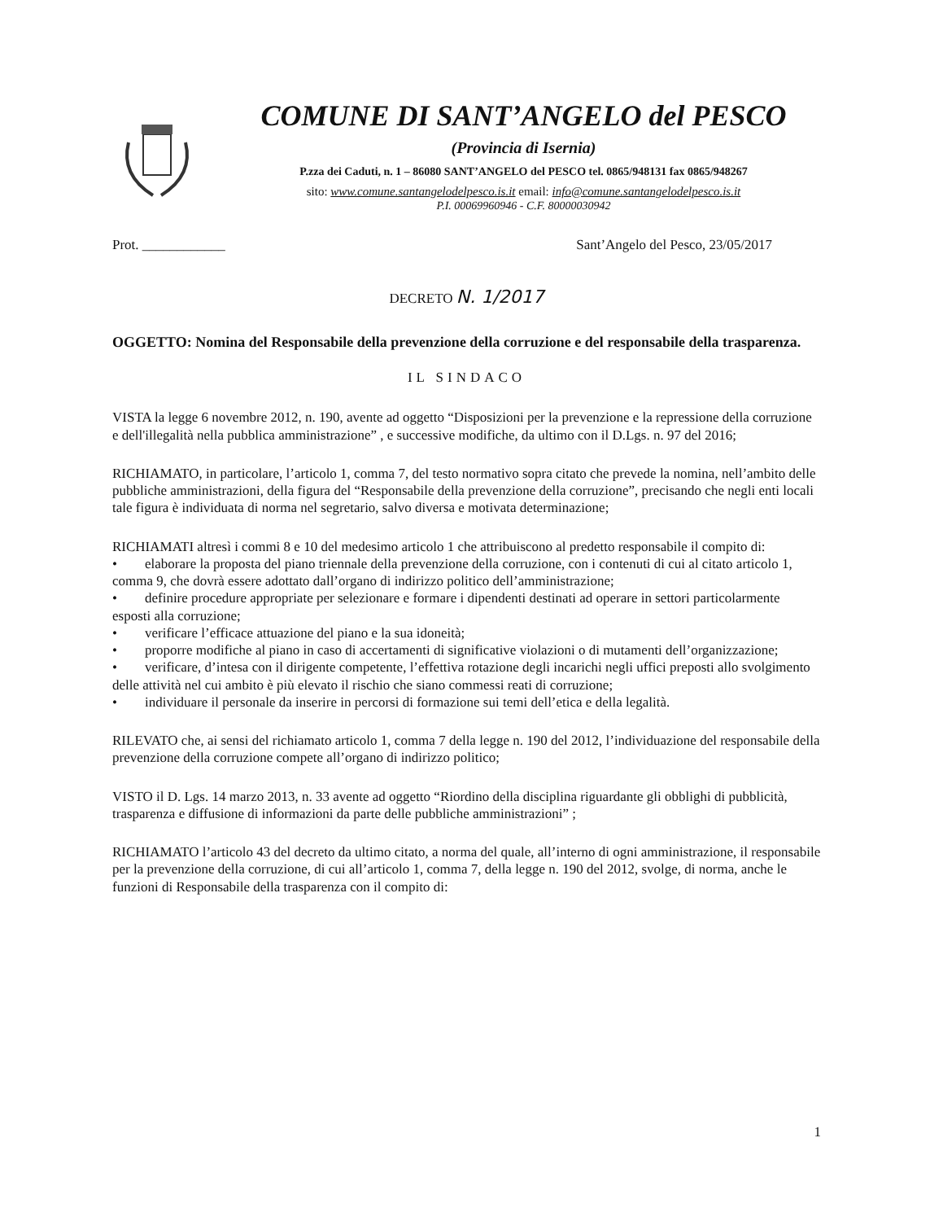COMUNE DI SANT’ANGELO del PESCO
(Provincia di Isernia)
P.zza dei Caduti, n. 1 – 86080 SANT’ANGELO del PESCO tel. 0865/948131 fax 0865/948267
sito: www.comune.santangelodelpesco.is.it email: info@comune.santangelodelpesco.is.it
P.I. 00069960946 - C.F. 80000030942
Prot. ____________ Sant’Angelo del Pesco, 23/05/2017
DECRETO N. 1/2017
OGGETTO: Nomina del Responsabile della prevenzione della corruzione e del responsabile della trasparenza.
IL SINDACO
VISTA la legge 6 novembre 2012, n. 190, avente ad oggetto “Disposizioni per la prevenzione e la repressione della corruzione e dell'illegalità nella pubblica amministrazione” , e successive modifiche, da ultimo con il D.Lgs. n. 97 del 2016;
RICHIAMATO, in particolare, l’articolo 1, comma 7, del testo normativo sopra citato che prevede la nomina, nell’ambito delle pubbliche amministrazioni, della figura del “Responsabile della prevenzione della corruzione”, precisando che negli enti locali tale figura è individuata di norma nel segretario, salvo diversa e motivata determinazione;
RICHIAMATI altresì i commi 8 e 10 del medesimo articolo 1 che attribuiscono al predetto responsabile il compito di:
• elaborare la proposta del piano triennale della prevenzione della corruzione, con i contenuti di cui al citato articolo 1, comma 9, che dovrà essere adottato dall’organo di indirizzo politico dell’amministrazione;
• definire procedure appropriate per selezionare e formare i dipendenti destinati ad operare in settori particolarmente esposti alla corruzione;
• verificare l’efficace attuazione del piano e la sua idoneità;
• proporre modifiche al piano in caso di accertamenti di significative violazioni o di mutamenti dell’organizzazione;
• verificare, d’intesa con il dirigente competente, l’effettiva rotazione degli incarichi negli uffici preposti allo svolgimento delle attività nel cui ambito è più elevato il rischio che siano commessi reati di corruzione;
• individuare il personale da inserire in percorsi di formazione sui temi dell’etica e della legalità.
RILEVATO che, ai sensi del richiamato articolo 1, comma 7 della legge n. 190 del 2012, l’individuazione del responsabile della prevenzione della corruzione compete all’organo di indirizzo politico;
VISTO il D. Lgs. 14 marzo 2013, n. 33 avente ad oggetto “Riordino della disciplina riguardante gli obblighi di pubblicità, trasparenza e diffusione di informazioni da parte delle pubbliche amministrazioni” ;
RICHIAMATO l’articolo 43 del decreto da ultimo citato, a norma del quale, all’interno di ogni amministrazione, il responsabile per la prevenzione della corruzione, di cui all’articolo 1, comma 7, della legge n. 190 del 2012, svolge, di norma, anche le funzioni di Responsabile della trasparenza con il compito di:
1